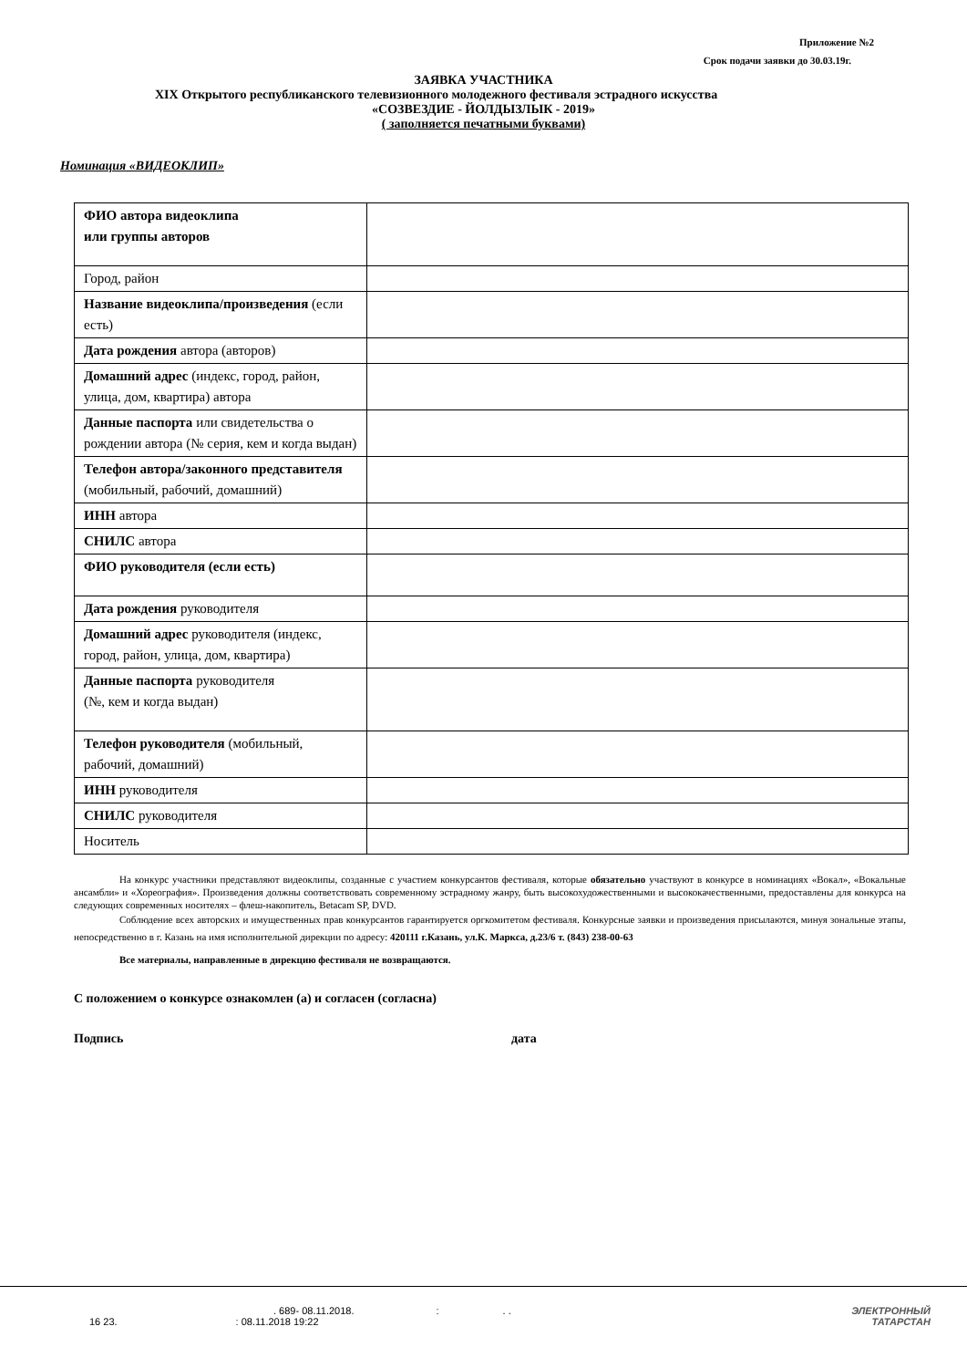Приложение №2
Срок подачи заявки до 30.03.19г.
ЗАЯВКА УЧАСТНИКА
XIX Открытого республиканского телевизионного молодежного фестиваля эстрадного искусства
«СОЗВЕЗДИЕ - ЙОЛДЫЗЛЫК - 2019»
( заполняется печатными буквами)
Номинация «ВИДЕОКЛИП»
| ФИО автора видеоклипа или группы авторов | |
| Город, район | |
| Название видеоклипа/произведения (если есть) | |
| Дата рождения автора (авторов) | |
| Домашний адрес (индекс, город, район, улица, дом, квартира) автора | |
| Данные паспорта или свидетельства о рождении автора (№ серия, кем и когда выдан) | |
| Телефон автора/законного представителя (мобильный, рабочий, домашний) | |
| ИНН автора | |
| СНИЛС автора | |
| ФИО руководителя (если есть) | |
| Дата рождения руководителя | |
| Домашний адрес руководителя (индекс, город, район, улица, дом, квартира) | |
| Данные паспорта руководителя (№, кем и когда выдан) | |
| Телефон руководителя (мобильный, рабочий, домашний) | |
| ИНН руководителя | |
| СНИЛС руководителя | |
| Носитель | |
На конкурс участники представляют видеоклипы, созданные с участием конкурсантов фестиваля, которые обязательно участвуют в конкурсе в номинациях «Вокал», «Вокальные ансамбли» и «Хореография». Произведения должны соответствовать современному эстрадному жанру, быть высокохудожественными и высококачественными, предоставлены для конкурса на следующих современных носителях – флеш-накопитель, Betacam SP, DVD.
Соблюдение всех авторских и имущественных прав конкурсантов гарантируется оргкомитетом фестиваля. Конкурсные заявки и произведения присылаются, минуя зональные этапы, непосредственно в г. Казань на имя исполнительной дирекции по адресу: 420111 г.Казань, ул.К. Маркса, д.23/6 т. (843) 238-00-63
Все материалы, направленные в дирекцию фестиваля не возвращаются.
С положением о конкурсе ознакомлен (а) и согласен (согласна)
Подпись дата
. 689- 08.11.2018. : . . ЭЛЕКТРОННЫЙ
16 23. : 08.11.2018 19:22 ТАТАРСТАН